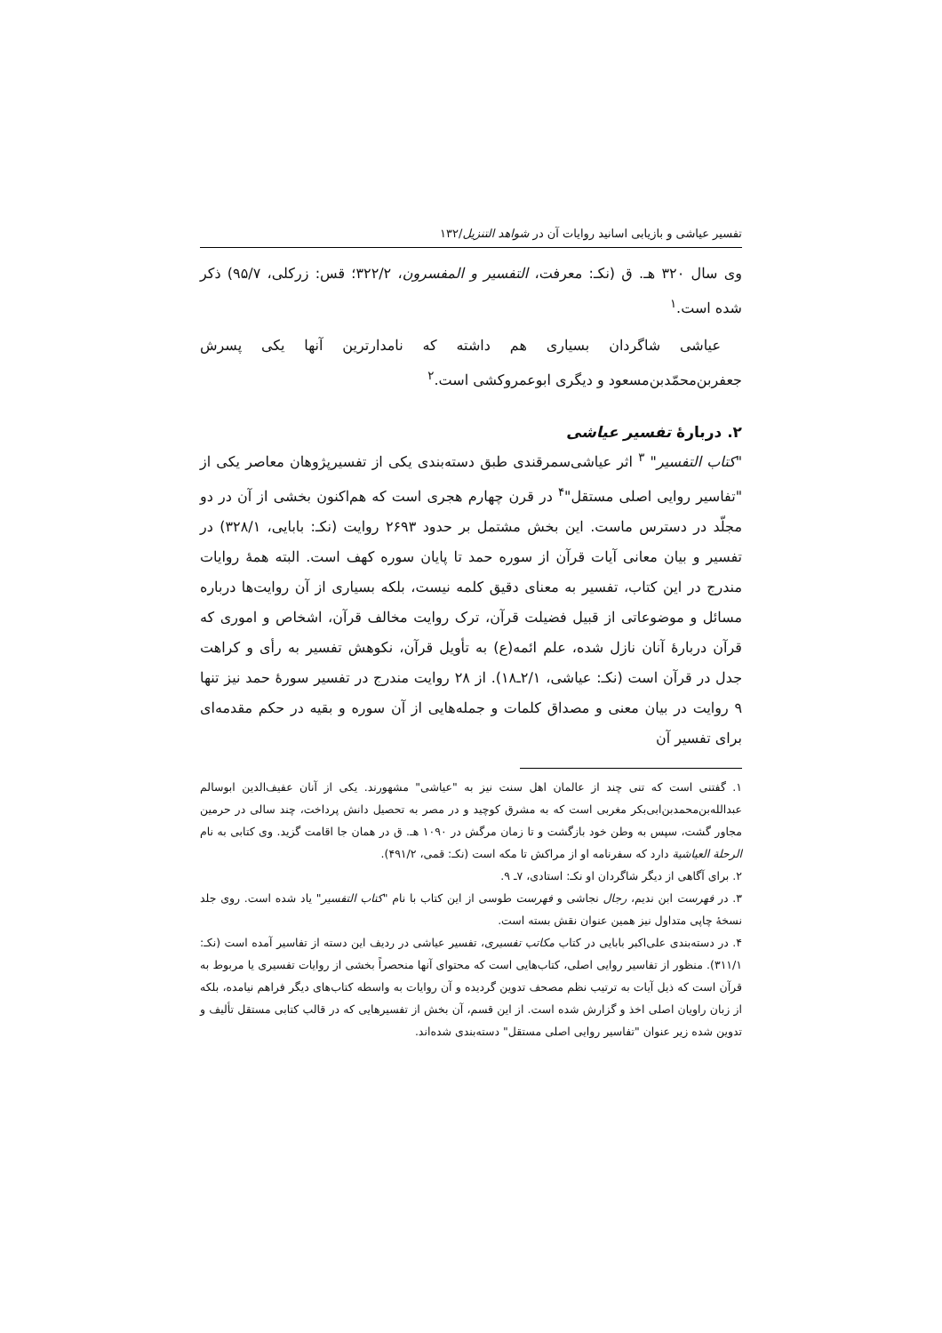تفسیر عیاشی و بازیابی اسانید روایات آن در شواهد التنزیل/۱۳۲
وی سال ۳۲۰ هـ. ق (نکـ: معرفت، التفسیر و المفسرون، ۳۲۲/۲؛ قس: زرکلی، ۹۵/۷) ذکر شده است.<sup>۱</sup>
عیاشی شاگردان بسیاری هم داشته که نامدارترین آنها یکی پسرش جعفربن‌محمّدبن‌مسعود و دیگری ابوعمروکشی است.<sup>۲</sup>
۲. دربارهٔ تفسیر عیاشی
"کتاب التفسیر" <sup>۳</sup> اثر عیاشی‌سمرقندی طبق دسته‌بندی یکی از تفسیرپژوهان معاصر یکی از "تفاسیر روایی اصلی مستقل"<sup>۴</sup> در قرن چهارم هجری است که هم‌اکنون بخشی از آن در دو مجلّد در دسترس ماست. این بخش مشتمل بر حدود ۲۶۹۳ روایت (نکـ: بابایی، ۳۲۸/۱) در تفسیر و بیان معانی آیات قرآن از سوره حمد تا پایان سوره کهف است. البته همهٔ روایات مندرج در این کتاب، تفسیر به معنای دقیق کلمه نیست، بلکه بسیاری از آن روایت‌ها درباره مسائل و موضوعاتی از قبیل فضیلت قرآن، ترک روایت مخالف قرآن، اشخاص و اموری که قرآن دربارهٔ آنان نازل شده، علم ائمه(ع) به تأویل قرآن، نکوهش تفسیر به رأی و کراهت جدل در قرآن است (نکـ: عیاشی، ۲/۱ـ۱۸). از ۲۸ روایت مندرج در تفسیر سورهٔ حمد نیز تنها ۹ روایت در بیان معنی و مصداق کلمات و جمله‌هایی از آن سوره و بقیه در حکم مقدمه‌ای برای تفسیر آن
۱. گفتنی است که تنی چند از عالمان اهل سنت نیز به "عیاشی" مشهورند. یکی از آنان عفیف‌الدین ابوسالم عبدالله‌بن‌محمدبن‌ابی‌بکر مغربی است که به مشرق کوچید و در مصر به تحصیل دانش پرداخت، چند سالی در حرمین مجاور گشت، سپس به وطن خود بازگشت و تا زمان مرگش در ۱۰۹۰ هـ. ق در همان جا اقامت گزید. وی کتابی به نام الرحلة العیاشیة دارد که سفرنامه او از مراکش تا مکه است (نکـ: قمی، ۴۹۱/۲).
۲. برای آگاهی از دیگر شاگردان او نکـ: استادی، ۷ـ ۹.
۳. در فهرست ابن ندیم، رجال نجاشی و فهرست طوسی از این کتاب با نام "کتاب التفسیر" یاد شده است. روی جلد نسخهٔ چاپی متداول نیز همین عنوان نقش بسته است.
۴. در دسته‌بندی علی‌اکبر بابایی در کتاب مکاتب تفسیری، تفسیر عیاشی در ردیف این دسته از تفاسیر آمده است (نکـ: ۳۱۱/۱). منظور از تفاسیر روایی اصلی، کتاب‌هایی است که محتوای آنها منحصراً بخشی از روایات تفسیری یا مربوط به قرآن است که ذیل آیات به ترتیب نظم مصحف تدوین گردیده و آن روایات به واسطه کتاب‌های دیگر فراهم نیامده، بلکه از زبان راویان اصلی اخذ و گزارش شده است. از این قسم، آن بخش از تفسیرهایی که در قالب کتابی مستقل تألیف و تدوین شده زیر عنوان "تفاسیر روایی اصلی مستقل" دسته‌بندی شده‌اند.